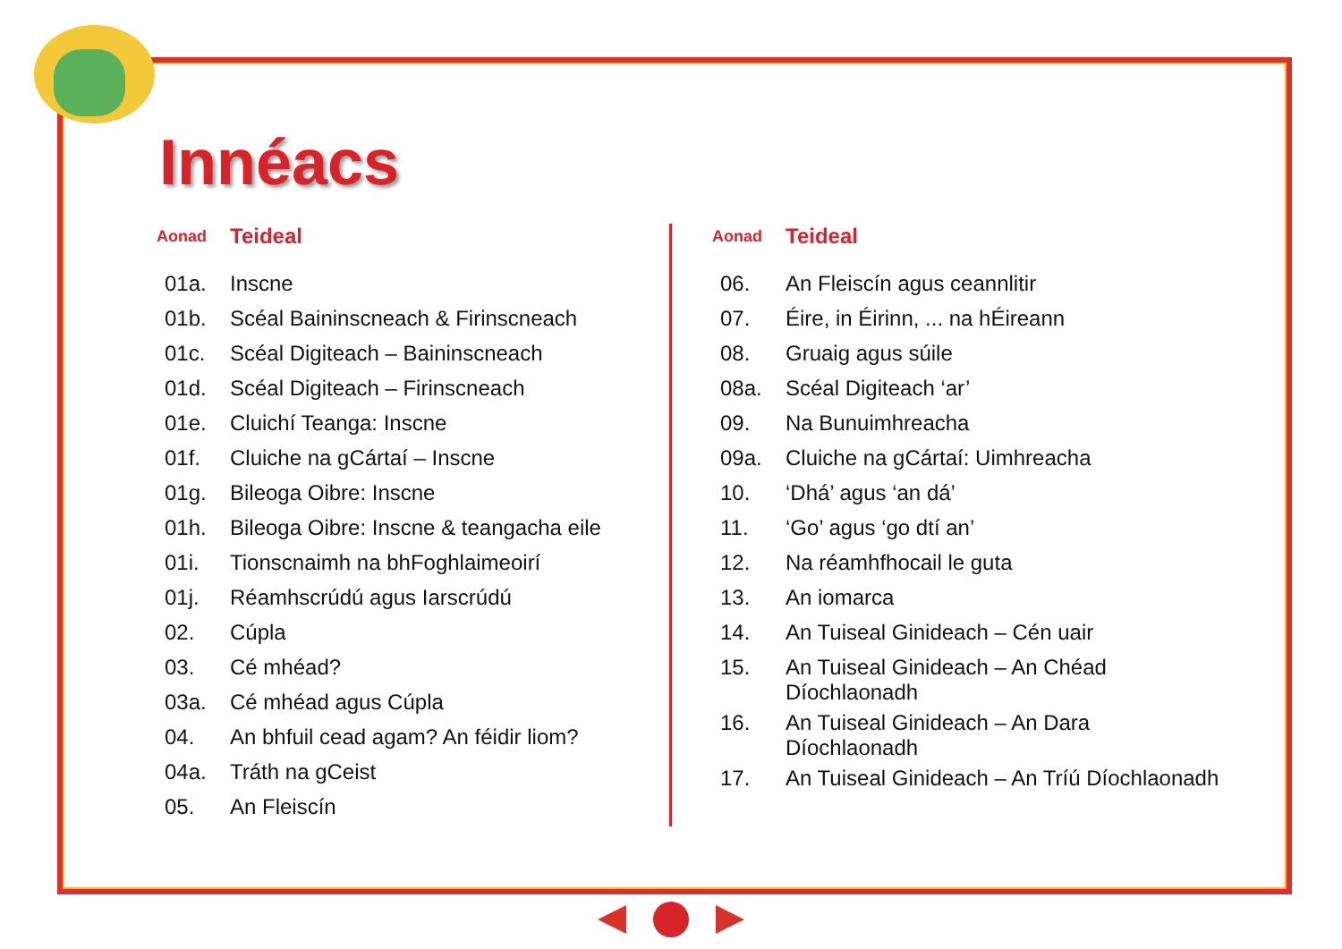Innéacs
| Aonad | Teideal |
| --- | --- |
| 01a. | Inscne |
| 01b. | Scéal Baininscneach & Firinscneach |
| 01c. | Scéal Digiteach – Baininscneach |
| 01d. | Scéal Digiteach – Firinscneach |
| 01e. | Cluichí Teanga: Inscne |
| 01f. | Cluiche na gCártaí – Inscne |
| 01g. | Bileoga Oibre: Inscne |
| 01h. | Bileoga Oibre: Inscne & teangacha eile |
| 01i. | Tionscnaimh na bhFoghlaimeoirí |
| 01j. | Réamhscrúdú agus Iarscrúdú |
| 02. | Cúpla |
| 03. | Cé mhéad? |
| 03a. | Cé mhéad agus Cúpla |
| 04. | An bhfuil cead agam? An féidir liom? |
| 04a. | Tráth na gCeist |
| 05. | An Fleiscín |
| Aonad | Teideal |
| --- | --- |
| 06. | An Fleiscín agus ceannlitir |
| 07. | Éire, in Éirinn, ... na hÉireann |
| 08. | Gruaig agus súile |
| 08a. | Scéal Digiteach ‘ar’ |
| 09. | Na Bunuimhreacha |
| 09a. | Cluiche na gCártaí: Uimhreacha |
| 10. | ‘Dhá’ agus ‘an dá’ |
| 11. | ‘Go’ agus ‘go dtí an’ |
| 12. | Na réamhfhocail le guta |
| 13. | An iomarca |
| 14. | An Tuiseal Ginideach – Cén uair |
| 15. | An Tuiseal Ginideach – An Chéad Díochlaonadh |
| 16. | An Tuiseal Ginideach – An Dara Díochlaonadh |
| 17. | An Tuiseal Ginideach – An Tríú Díochlaonadh |